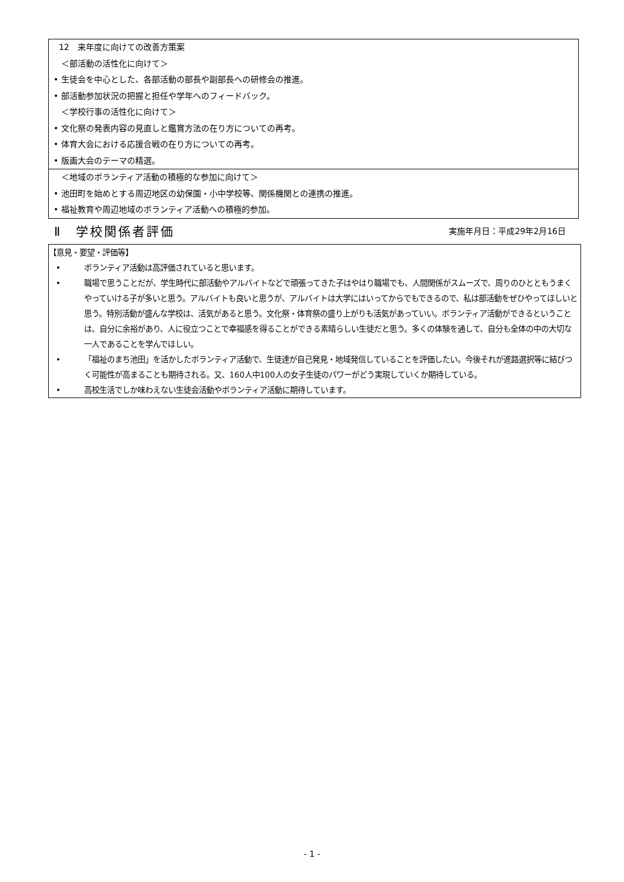12　来年度に向けての改善方策案
＜部活動の活性化に向けて＞
• 生徒会を中心とした、各部活動の部長や副部長への研修会の推進。
• 部活動参加状況の把握と担任や学年へのフィードバック。
＜学校行事の活性化に向けて＞
• 文化祭の発表内容の見直しと鑑賞方法の在り方についての再考。
• 体育大会における応援合戦の在り方についての再考。
• 版画大会のテーマの精選。
＜地域のボランティア活動の積極的な参加に向けて＞
• 池田町を始めとする周辺地区の幼保園・小中学校等、関係機関との連携の推進。
• 福祉教育や周辺地域のボランティア活動への積極的参加。
Ⅱ　学校関係者評価 実施年月日：平成29年2月16日
【意見・要望・評価等】
• ボランティア活動は高評価されていると思います。
• 職場で思うことだが、学生時代に部活動やアルバイトなどで頑張ってきた子はやはり職場でも、人間関係がスムーズで、周りのひとともうまくやっていける子が多いと思う。アルバイトも良いと思うが、アルバイトは大学にはいってからでもできるので、私は部活動をぜひやってほしいと思う。特別活動が盛んな学校は、活気があると思う。文化祭・体育祭の盛り上がりも活気があっていい。ボランティア活動ができるということは、自分に余裕があり、人に役立つことで幸福感を得ることができる素晴らしい生徒だと思う。多くの体験を通して、自分も全体の中の大切な一人であることを学んでほしい。
• 「福祉のまち池田」を活かしたボランティア活動で、生徒達が自己発見・地域発信していることを評価したい。今後それが進路選択等に結びつく可能性が高まることも期待される。又、160人中100人の女子生徒のパワーがどう実現していくか期待している。
• 高校生活でしか味わえない生徒会活動やボランティア活動に期待しています。
- 1 -